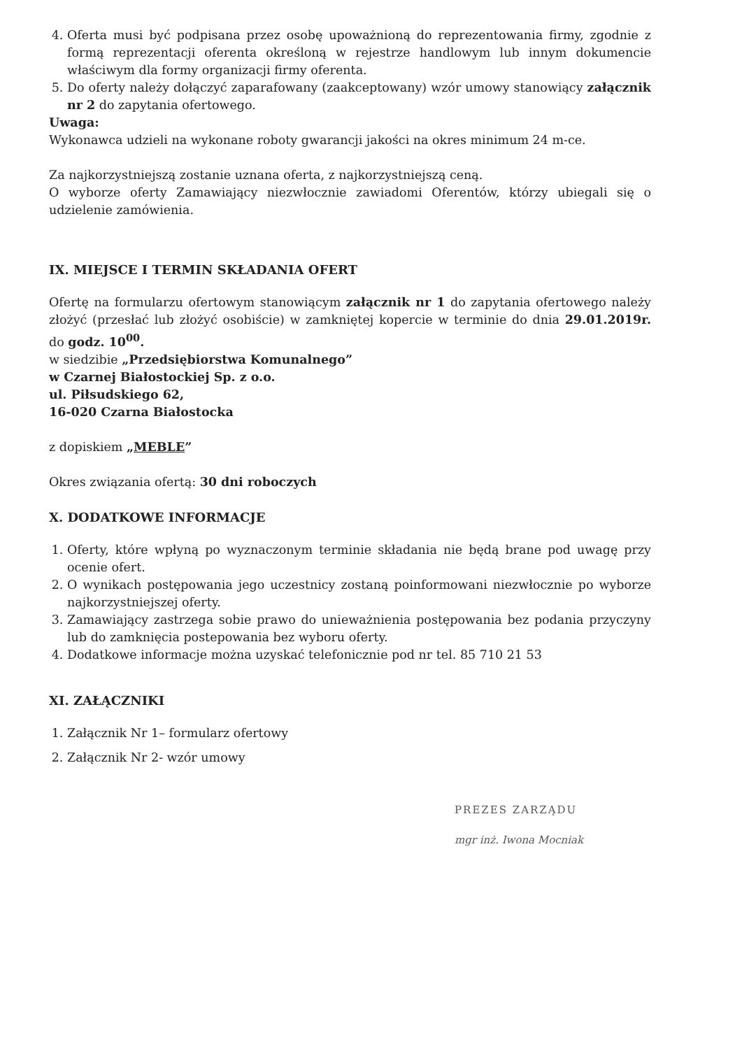4. Oferta musi być podpisana przez osobę upoważnioną do reprezentowania firmy, zgodnie z formą reprezentacji oferenta określoną w rejestrze handlowym lub innym dokumencie właściwym dla formy organizacji firmy oferenta.
5. Do oferty należy dołączyć zaparafowany (zaakceptowany) wzór umowy stanowiący załącznik nr 2 do zapytania ofertowego.
Uwaga:
Wykonawca udzieli na wykonane roboty gwarancji jakości na okres minimum 24 m-ce.
Za najkorzystniejszą zostanie uznana oferta, z najkorzystniejszą ceną.
O wyborze oferty Zamawiający niezwłocznie zawiadomi Oferentów, którzy ubiegali się o udzielenie zamówienia.
IX. MIEJSCE I TERMIN SKŁADANIA OFERT
Ofertę na formularzu ofertowym stanowiącym załącznik nr 1 do zapytania ofertowego należy złożyć (przesłać lub złożyć osobiście) w zamkniętej kopercie w terminie do dnia 29.01.2019r. do godz. 10<sup>00</sup>.
w siedzibie „Przedsiębiorstwa Komunalnego”
w Czarnej Białostockiej Sp. z o.o.
ul. Piłsudskiego 62,
16-020 Czarna Białostocka
z dopiskiem „MEBLE”
Okres związania ofertą: 30 dni roboczych
X. DODATKOWE INFORMACJE
1. Oferty, które wpłyną po wyznaczonym terminie składania nie będą brane pod uwagę przy ocenie ofert.
2. O wynikach postępowania jego uczestnicy zostaną poinformowani niezwłocznie po wyborze najkorzystniejszej oferty.
3. Zamawiający zastrzega sobie prawo do unieważnienia postępowania bez podania przyczyny lub do zamknięcia postepowania bez wyboru oferty.
4. Dodatkowe informacje można uzyskać telefonicznie pod nr tel. 85 710 21 53
XI. ZAŁĄCZNIKI
1. Załącznik Nr 1– formularz ofertowy
2. Załącznik Nr 2- wzór umowy
PREZES ZARZĄDU
mgr inż. Iwona Mocniak